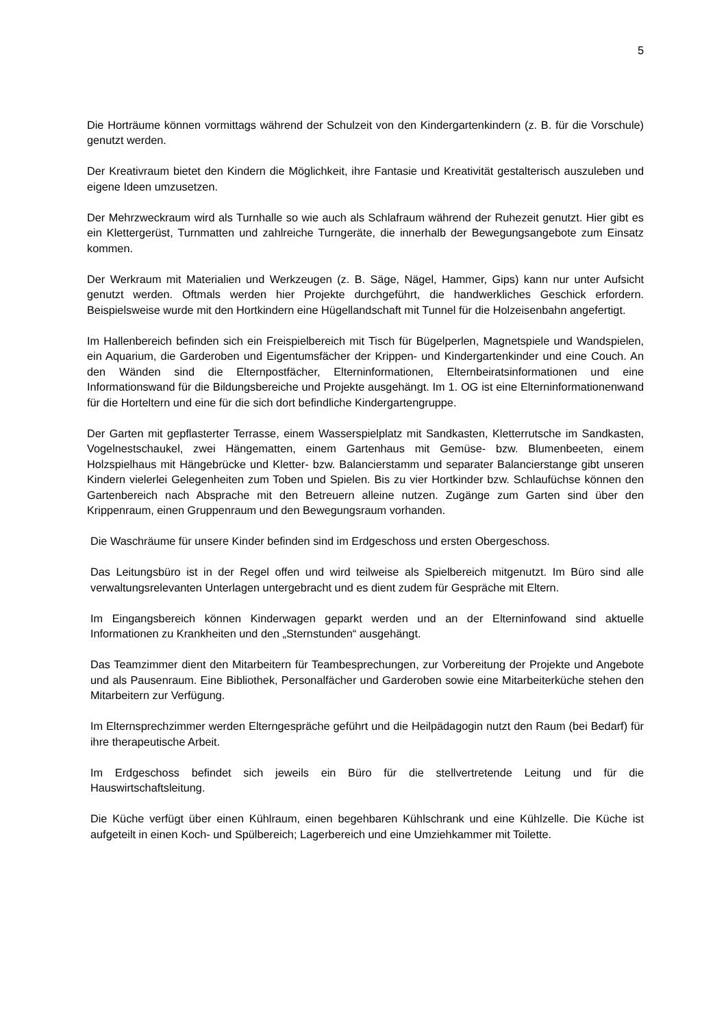5
Die Horträume können vormittags während der Schulzeit von den Kindergartenkindern (z. B. für die Vorschule) genutzt werden.
Der Kreativraum bietet den Kindern die Möglichkeit, ihre Fantasie und Kreativität gestalterisch auszuleben und eigene Ideen umzusetzen.
Der Mehrzweckraum wird als Turnhalle so wie auch als Schlafraum während der Ruhezeit genutzt. Hier gibt es ein Klettergerüst, Turnmatten und zahlreiche Turngeräte, die innerhalb der Bewegungsangebote zum Einsatz kommen.
Der Werkraum mit Materialien und Werkzeugen (z. B. Säge, Nägel, Hammer, Gips) kann nur unter Aufsicht genutzt werden. Oftmals werden hier Projekte durchgeführt, die handwerkliches Geschick erfordern. Beispielsweise wurde mit den Hortkindern eine Hügellandschaft mit Tunnel für die Holzeisenbahn angefertigt.
Im Hallenbereich befinden sich ein Freispielbereich mit Tisch für Bügelperlen, Magnetspiele und Wandspielen, ein Aquarium, die Garderoben und Eigentumsfächer der Krippen- und Kindergartenkinder und eine Couch. An den Wänden sind die Elternpostfächer, Elterninformationen, Elternbeiratsinformationen und eine Informationswand für die Bildungsbereiche und Projekte ausgehängt. Im 1. OG ist eine Elterninformationenwand für die Horteltern und eine für die sich dort befindliche Kindergartengruppe.
Der Garten mit gepflasterter Terrasse, einem Wasserspielplatz mit Sandkasten, Kletterrutsche im Sandkasten, Vogelnestschaukel, zwei Hängematten, einem Gartenhaus mit Gemüse- bzw. Blumenbeeten, einem Holzspielhaus mit Hängebrücke und Kletter- bzw. Balancierstamm und separater Balancierstange gibt unseren Kindern vielerlei Gelegenheiten zum Toben und Spielen. Bis zu vier Hortkinder bzw. Schlaufüchse können den Gartenbereich nach Absprache mit den Betreuern alleine nutzen. Zugänge zum Garten sind über den Krippenraum, einen Gruppenraum und den Bewegungsraum vorhanden.
Die Waschräume für unsere Kinder befinden sind im Erdgeschoss und ersten Obergeschoss.
Das Leitungsbüro ist in der Regel offen und wird teilweise als Spielbereich mitgenutzt. Im Büro sind alle verwaltungsrelevanten Unterlagen untergebracht und es dient zudem für Gespräche mit Eltern.
Im Eingangsbereich können Kinderwagen geparkt werden und an der Elterninfowand sind aktuelle Informationen zu Krankheiten und den „Sternstunden“ ausgehängt.
Das Teamzimmer dient den Mitarbeitern für Teambesprechungen, zur Vorbereitung der Projekte und Angebote und als Pausenraum. Eine Bibliothek, Personalfächer und Garderoben sowie eine Mitarbeiterküche stehen den Mitarbeitern zur Verfügung.
Im Elternsprechzimmer werden Elterngespräche geführt und die Heilpädagogin nutzt den Raum (bei Bedarf) für ihre therapeutische Arbeit.
Im Erdgeschoss befindet sich jeweils ein Büro für die stellvertretende Leitung und für die Hauswirtschaftsleitung.
Die Küche verfügt über einen Kühlraum, einen begehbaren Kühlschrank und eine Kühlzelle. Die Küche ist aufgeteilt in einen Koch- und Spülbereich; Lagerbereich und eine Umziehkammer mit Toilette.